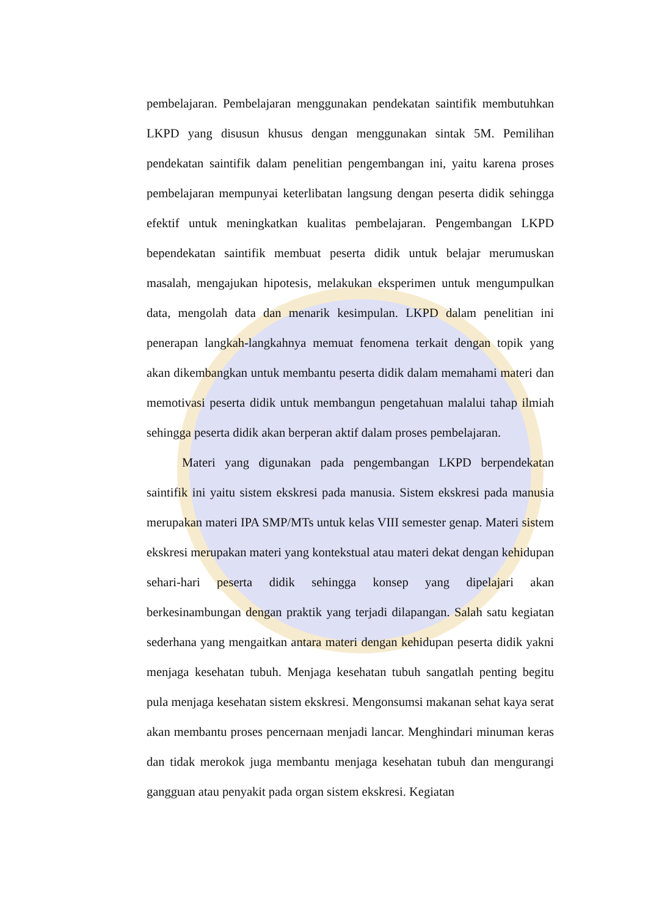pembelajaran. Pembelajaran menggunakan pendekatan saintifik membutuhkan LKPD yang disusun khusus dengan menggunakan sintak 5M. Pemilihan pendekatan saintifik dalam penelitian pengembangan ini, yaitu karena proses pembelajaran mempunyai keterlibatan langsung dengan peserta didik sehingga efektif untuk meningkatkan kualitas pembelajaran. Pengembangan LKPD bependekatan saintifik membuat peserta didik untuk belajar merumuskan masalah, mengajukan hipotesis, melakukan eksperimen untuk mengumpulkan data, mengolah data dan menarik kesimpulan. LKPD dalam penelitian ini penerapan langkah-langkahnya memuat fenomena terkait dengan topik yang akan dikembangkan untuk membantu peserta didik dalam memahami materi dan memotivasi peserta didik untuk membangun pengetahuan malalui tahap ilmiah sehingga peserta didik akan berperan aktif dalam proses pembelajaran.
Materi yang digunakan pada pengembangan LKPD berpendekatan saintifik ini yaitu sistem ekskresi pada manusia. Sistem ekskresi pada manusia merupakan materi IPA SMP/MTs untuk kelas VIII semester genap. Materi sistem ekskresi merupakan materi yang kontekstual atau materi dekat dengan kehidupan sehari-hari peserta didik sehingga konsep yang dipelajari akan berkesinambungan dengan praktik yang terjadi dilapangan. Salah satu kegiatan sederhana yang mengaitkan antara materi dengan kehidupan peserta didik yakni menjaga kesehatan tubuh. Menjaga kesehatan tubuh sangatlah penting begitu pula menjaga kesehatan sistem ekskresi. Mengonsumsi makanan sehat kaya serat akan membantu proses pencernaan menjadi lancar. Menghindari minuman keras dan tidak merokok juga membantu menjaga kesehatan tubuh dan mengurangi gangguan atau penyakit pada organ sistem ekskresi. Kegiatan